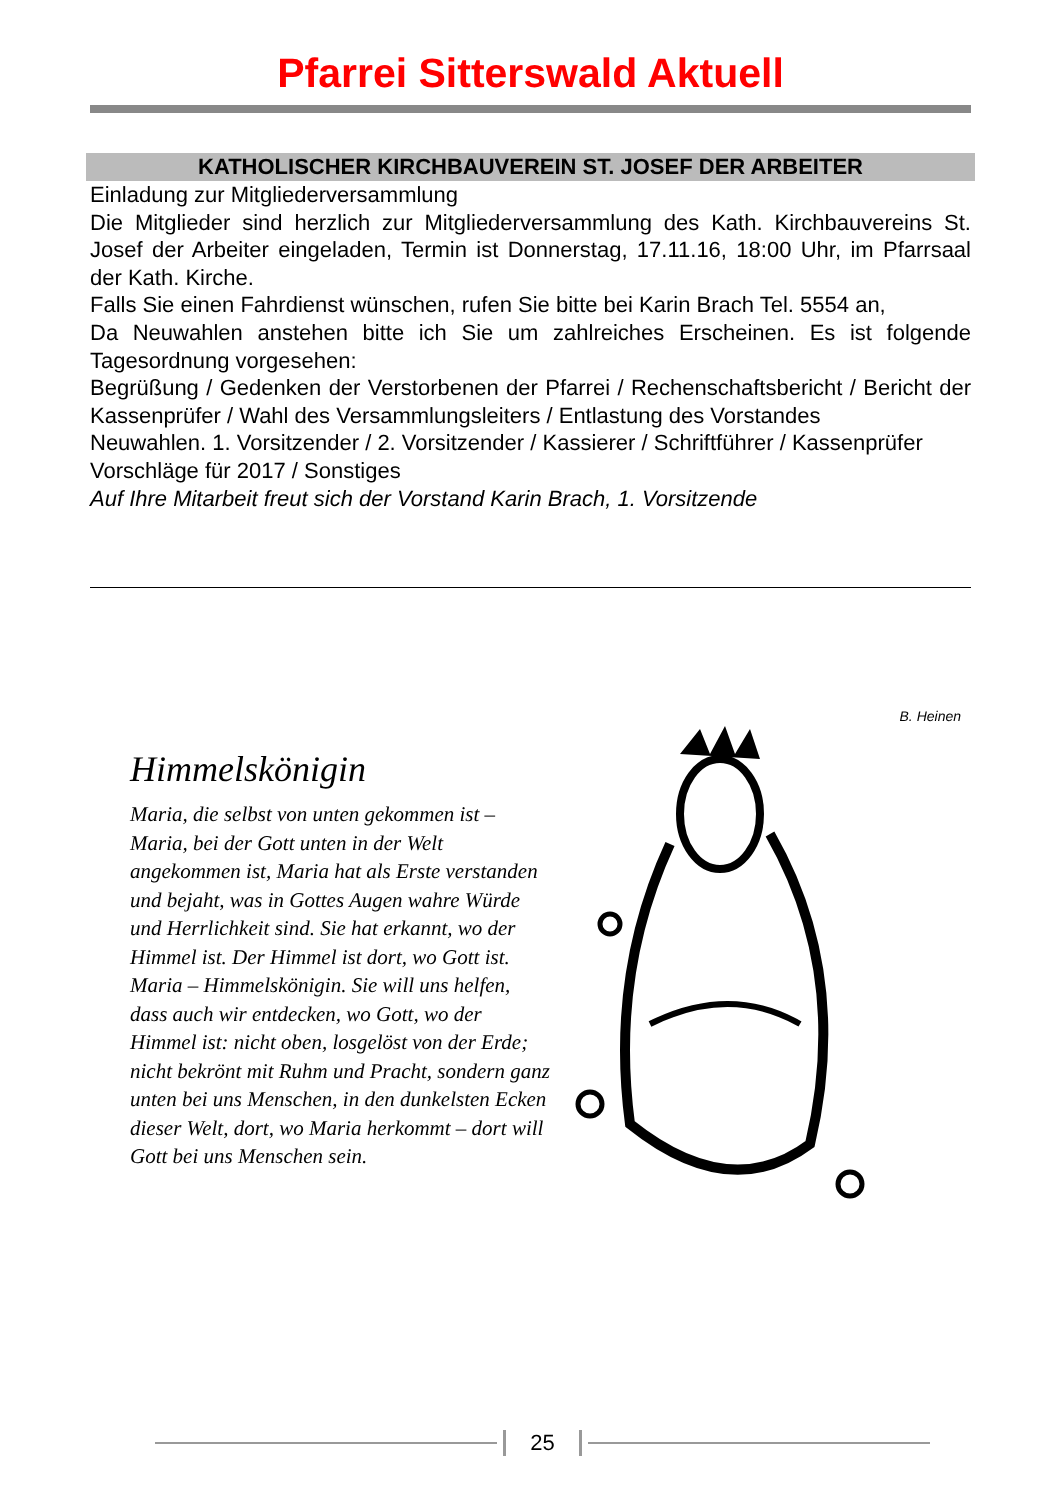Pfarrei Sitterswald Aktuell
KATHOLISCHER KIRCHBAUVEREIN ST. JOSEF DER ARBEITER
Einladung zur Mitgliederversammlung
Die Mitglieder sind herzlich zur Mitgliederversammlung des Kath. Kirchbauvereins St. Josef der Arbeiter eingeladen, Termin ist Donnerstag, 17.11.16, 18:00 Uhr, im Pfarrsaal der Kath. Kirche.
Falls Sie einen Fahrdienst wünschen, rufen Sie bitte bei Karin Brach Tel. 5554 an,
Da Neuwahlen anstehen bitte ich Sie um zahlreiches Erscheinen. Es ist folgende Tagesordnung vorgesehen:
Begrüßung / Gedenken der Verstorbenen der Pfarrei / Rechenschaftsbericht / Bericht der Kassenprüfer / Wahl des Versammlungsleiters / Entlastung des Vorstandes
Neuwahlen. 1. Vorsitzender / 2. Vorsitzender / Kassierer / Schriftführer / Kassenprüfer
Vorschläge für 2017 / Sonstiges
Auf Ihre Mitarbeit freut sich der Vorstand Karin Brach, 1. Vorsitzende
Himmelskönigin
Maria, die selbst von unten gekommen ist – Maria, bei der Gott unten in der Welt angekommen ist, Maria hat als Erste verstanden und bejaht, was in Gottes Augen wahre Würde und Herrlichkeit sind. Sie hat erkannt, wo der Himmel ist. Der Himmel ist dort, wo Gott ist. Maria – Himmelskönigin. Sie will uns helfen, dass auch wir entdecken, wo Gott, wo der Himmel ist: nicht oben, losgelöst von der Erde; nicht bekrönt mit Ruhm und Pracht, sondern ganz unten bei uns Menschen, in den dunkelsten Ecken dieser Welt, dort, wo Maria herkommt – dort will Gott bei uns Menschen sein.
B. Heinen
25